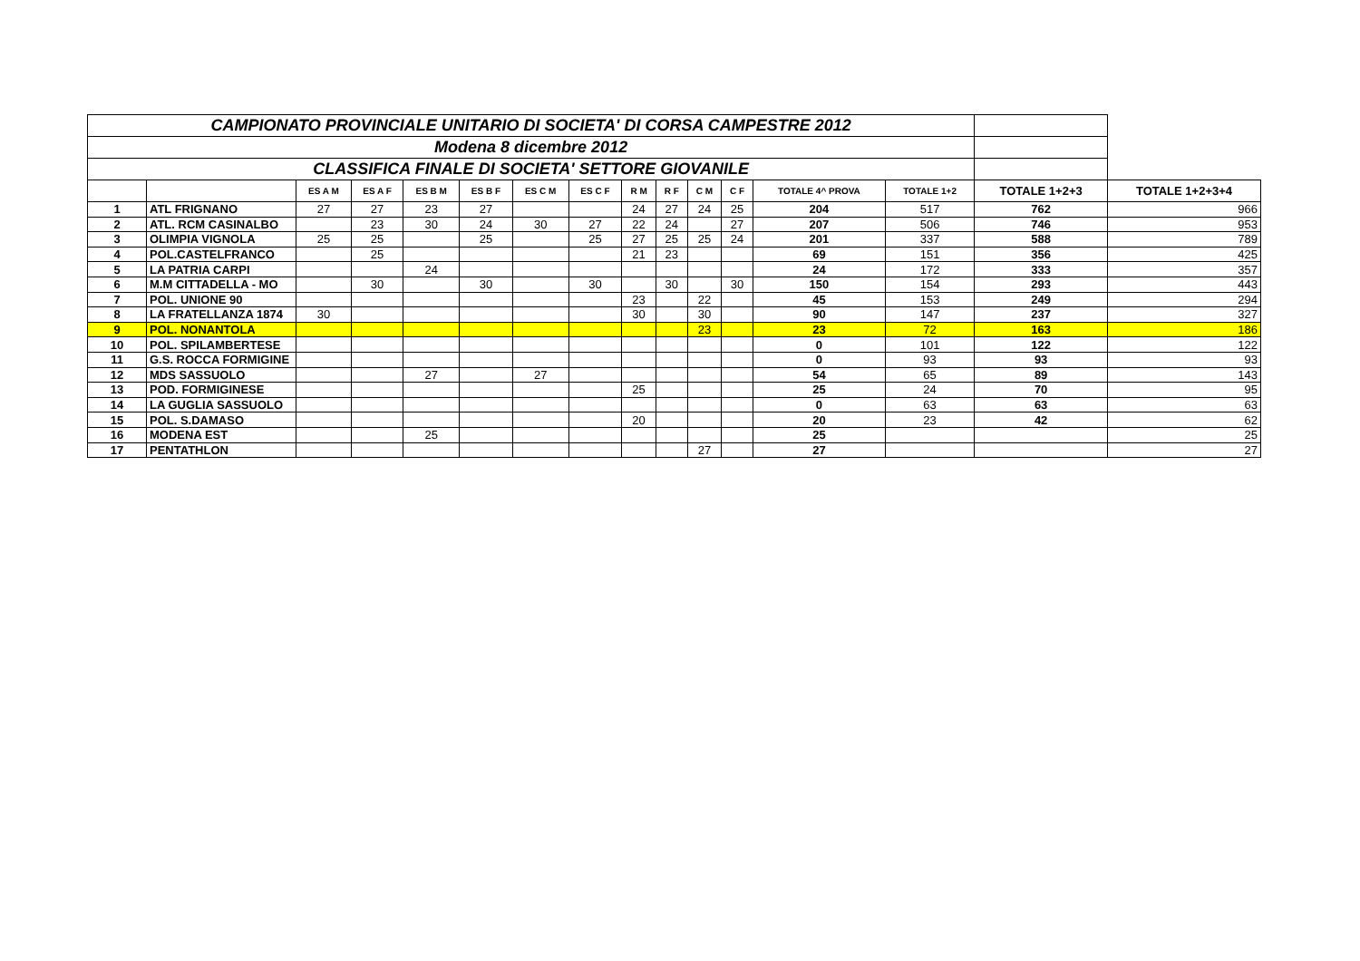| CAMPIONATO PROVINCIALE UNITARIO DI SOCIETA' DI CORSA CAMPESTRE 2012 | | | | | | | | | | | | | | | |
| Modena 8 dicembre 2012 | | | | | | | | | | | | | | | |
| CLASSIFICA FINALE DI SOCIETA' SETTORE GIOVANILE | | | | | | | | | | | | | | | |
| | | ES A M | ES A F | ES B M | ES B F | ES C M | ES C F | R M | R F | C M | C F | TOTALE 4^ PROVA | TOTALE 1+2 | TOTALE 1+2+3 | TOTALE 1+2+3+4 |
| 1 | ATL FRIGNANO | 27 | 27 | 23 | 27 | | | 24 | 27 | 24 | 25 | 204 | 517 | 762 | 966 |
| 2 | ATL. RCM CASINALBO | | 23 | 30 | 24 | 30 | 27 | 22 | 24 | | 27 | 207 | 506 | 746 | 953 |
| 3 | OLIMPIA VIGNOLA | 25 | 25 | | 25 | | 25 | 27 | 25 | 25 | 24 | 201 | 337 | 588 | 789 |
| 4 | POL.CASTELFRANCO | | 25 | | | | | 21 | 23 | | | 69 | 151 | 356 | 425 |
| 5 | LA PATRIA CARPI | | | 24 | | | | | | | | 24 | 172 | 333 | 357 |
| 6 | M.M CITTADELLA - MO | | 30 | | 30 | | 30 | | 30 | | 30 | 150 | 154 | 293 | 443 |
| 7 | POL. UNIONE 90 | | | | | | | 23 | | 22 | | 45 | 153 | 249 | 294 |
| 8 | LA FRATELLANZA 1874 | 30 | | | | | | 30 | | 30 | | 90 | 147 | 237 | 327 |
| 9 | POL. NONANTOLA | | | | | | | | | 23 | | 23 | 72 | 163 | 186 |
| 10 | POL. SPILAMBERTESE | | | | | | | | | | | 0 | 101 | 122 | 122 |
| 11 | G.S. ROCCA FORMIGINE | | | | | | | | | | | 0 | 93 | 93 | 93 |
| 12 | MDS SASSUOLO | | | 27 | | 27 | | | | | | 54 | 65 | 89 | 143 |
| 13 | POD. FORMIGINESE | | | | | | | 25 | | | | 25 | 24 | 70 | 95 |
| 14 | LA GUGLIA SASSUOLO | | | | | | | | | | | 0 | 63 | 63 | 63 |
| 15 | POL. S.DAMASO | | | | | | | 20 | | | | 20 | 23 | 42 | 62 |
| 16 | MODENA EST | | | 25 | | | | | | | | 25 | | | 25 |
| 17 | PENTATHLON | | | | | | | | | 27 | | 27 | | | 27 |